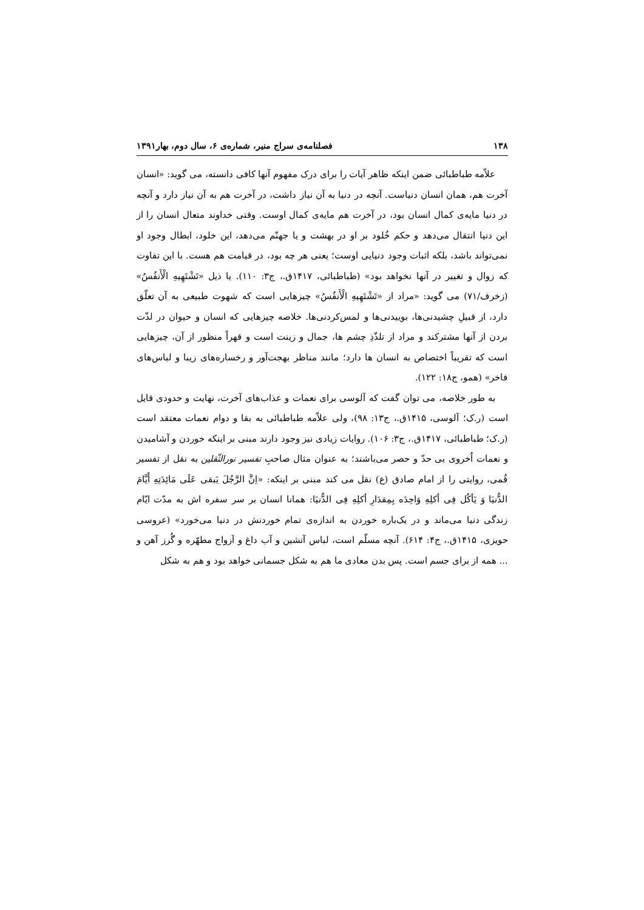۱۳۸ فصلنامه‌ی سراج منیر، شماره‌ی ۶، سال دوم، بهار۱۳۹۱
علاّمه طباطبائی ضمن اینکه ظاهر آیات را برای درک مفهوم آنها کافی دانسته، می گوید: «انسان آخرت هم، همان انسان دنیاست. آنچه در دنیا به آن نیاز داشت، در آخرت هم به آن نیاز دارد و آنچه در دنیا مایه‌ی کمال انسان بود، در آخرت هم مایه‌ی کمال اوست. وقتی خداوند متعال انسان را از این دنیا انتقال می‌دهد و حکم خُلود بر او در بهشت و یا جهنّم می‌دهد، این خلود، ابطال وجود او نمی‌تواند باشد، بلکه اثبات وجود دنیایی اوست؛ یعنی هر چه بود، در قیامت هم هست. با این تفاوت که زوال و تغییر در آنها نخواهد بود» (طباطبائی، ۱۴۱۷ق.، ج۳: ۱۱۰). یا ذیل «تَشْتَهِیهِ الْأَنفُسُ» (زخرف/۷۱) می گوید: «مراد از «تَشْتَهِیهِ الْأَنفُسُ» چیزهایی است که شهوت طبیعی به آن تعلّق دارد، از قبیلِ چشیدنی‌ها، بوییدنی‌ها و لمس‌کردنی‌ها. خلاصه چیزهایی که انسان و حیوان در لذّت بردن از آنها مشترکند و مراد از تلذّذِ چشم ها، جمال و زینت است و قهراً منظور از آن، چیزهایی است که تقریباً اختصاص به انسان ها دارد؛ مانند مناظر بهجت‌آور و رخساره‌های زیبا و لباس‌های فاخر» (همو، ج۱۸: ۱۲۲).
به طور خلاصه، می توان گفت که آلوسی برای نعمات و عذاب‌های آخرت، نهایت و حدودی قایل است (ر.ک؛ آلوسی، ۱۴۱۵ق.، ج۱۳: ۹۸)، ولی علاّمه طباطبائی به بقا و دوام نعمات معتقد است (ر.ک؛ طباطبائی، ۱۴۱۷ق.، ج۳: ۱۰۶). روایات زیادی نیز وجود دارند مبنی بر اینکه خوردن و آشامیدن و نعمات اُخروی بی حدّ و حصر می‌باشند؛ به عنوان مثال صاحبِ تفسیر نورالثّقلین به نقل از تفسیر قُمی، روایتی را از امام صادق (ع) نقل می کند مبنی بر اینکه: «اِنَّ الرَّجُلَ یَبقی عَلَی مَائِدَتِهِ أَیَّامَ الدُّنیَا وَ یَأکُل فِی أکلِهِ وَاحِدَه بِمِقدَارِ أکلِهِ فِی الدُّنیَا: همانا انسان بر سر سفره اش به مدّت ایّام زندگی دنیا می‌ماند و در یک‌باره خوردن به اندازه‌ی تمام خوردنش در دنیا می‌خورد» (عروسی حویزی، ۱۴۱۵ق.، ج۴: ۶۱۴). آنچه مسلّم است، لباس آتشین و آب داغ و اَزواج مطهّره و گُرز آهن و ... همه از برای جسم است. پس بدن معادی ما هم به شکل جسمانی خواهد بود و هم به شکل